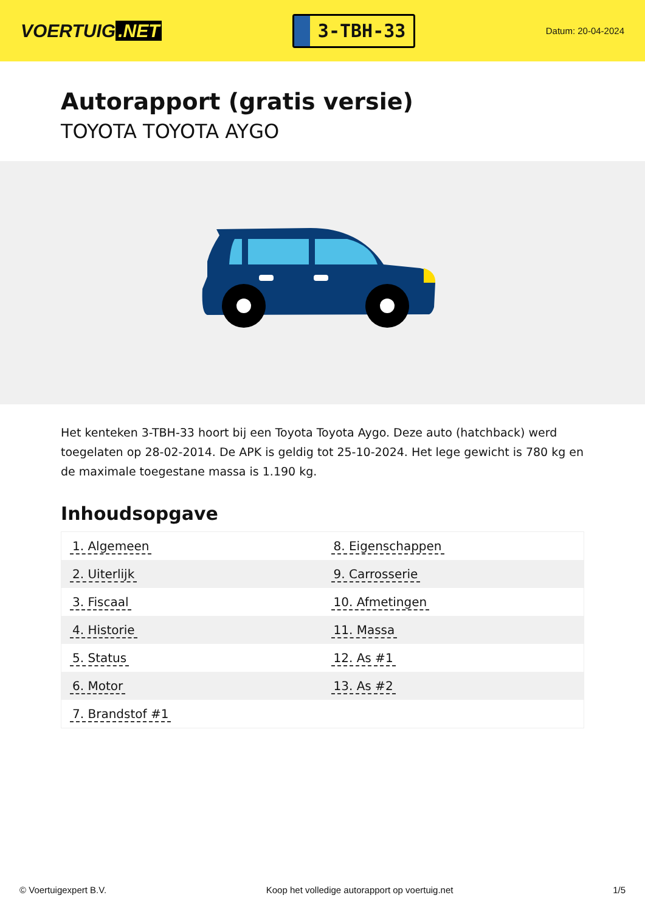VOERTUIG.NET
3-TBH-33
Datum: 20-04-2024
Autorapport (gratis versie)
TOYOTA TOYOTA AYGO
Het kenteken 3-TBH-33 hoort bij een Toyota Toyota Aygo. Deze auto (hatchback) werd toegelaten op 28-02-2014. De APK is geldig tot 25-10-2024. Het lege gewicht is 780 kg en de maximale toegestane massa is 1.190 kg.
Inhoudsopgave
| 1. Algemeen | 8. Eigenschappen |
| 2. Uiterlijk | 9. Carrosserie |
| 3. Fiscaal | 10. Afmetingen |
| 4. Historie | 11. Massa |
| 5. Status | 12. As #1 |
| 6. Motor | 13. As #2 |
| 7. Brandstof #1 | |
© Voertuigexpert B.V. Koop het volledige autorapport op voertuig.net 1/5